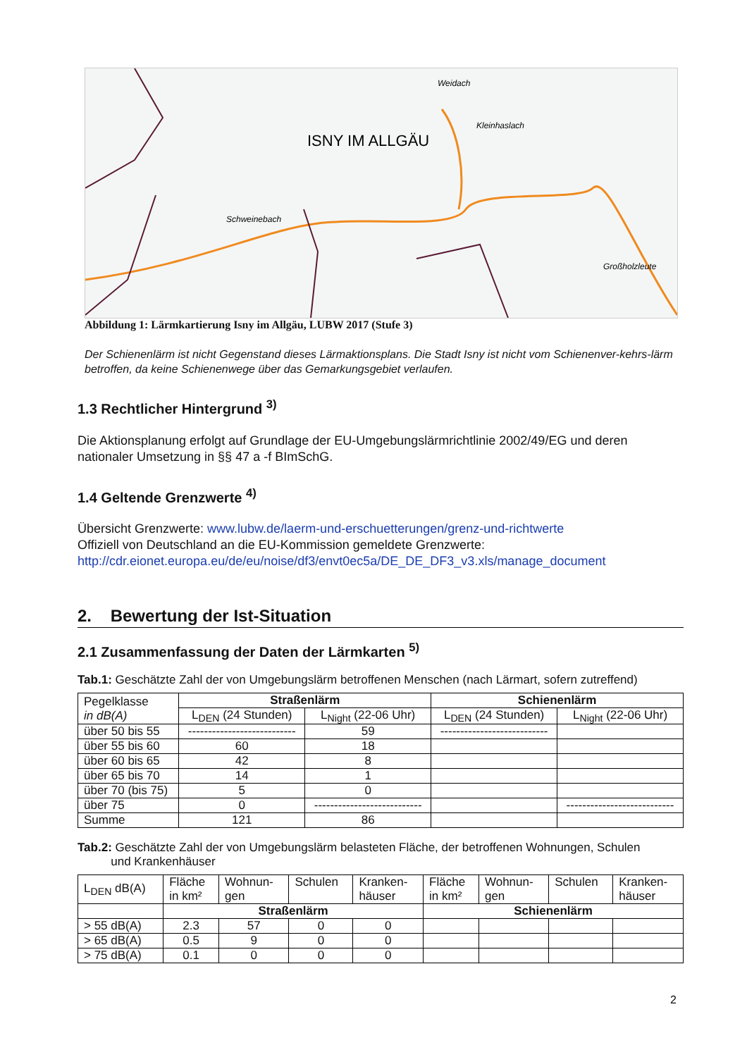ISNY IM ALLGÄU
Weidach
Kleinhaslach
Schweinebach
Großholzleute
Abbildung 1: Lärmkartierung Isny im Allgäu, LUBW 2017 (Stufe 3)
Der Schienenlärm ist nicht Gegenstand dieses Lärmaktionsplans. Die Stadt Isny ist nicht vom Schienenver-kehrs-lärm betroffen, da keine Schienenwege über das Gemarkungsgebiet verlaufen.
1.3 Rechtlicher Hintergrund <sup>3)</sup>
Die Aktionsplanung erfolgt auf Grundlage der EU-Umgebungslärmrichtlinie 2002/49/EG und deren nationaler Umsetzung in §§ 47 a -f BImSchG.
1.4 Geltende Grenzwerte <sup>4)</sup>
Übersicht Grenzwerte: www.lubw.de/laerm-und-erschuetterungen/grenz-und-richtwerte
Offiziell von Deutschland an die EU-Kommission gemeldete Grenzwerte:
http://cdr.eionet.europa.eu/de/eu/noise/df3/envt0ec5a/DE_DE_DF3_v3.xls/manage_document
2. Bewertung der Ist-Situation
2.1 Zusammenfassung der Daten der Lärmkarten <sup>5)</sup>
Tab.1: Geschätzte Zahl der von Umgebungslärm betroffenen Menschen (nach Lärmart, sofern zutreffend)
| Pegelklasse in dB(A) | Straßenlärm | | Schienenlärm | |
| | L<sub>DEN</sub> (24 Stunden) | L<sub>Night</sub> (22-06 Uhr) | L<sub>DEN</sub> (24 Stunden) | L<sub>Night</sub> (22-06 Uhr) |
| über 50 bis 55 | --------------------------- | 59 | --------------------------- | |
| über 55 bis 60 | 60 | 18 | | |
| über 60 bis 65 | 42 | 8 | | |
| über 65 bis 70 | 14 | 1 | | |
| über 70 (bis 75) | 5 | 0 | | |
| über 75 | 0 | --------------------------- | | --------------------------- |
| Summe | 121 | 86 | | |
Tab.2: Geschätzte Zahl der von Umgebungslärm belasteten Fläche, der betroffenen Wohnungen, Schulen
und Krankenhäuser
| L<sub>DEN</sub> dB(A) | Fläche in km² | Wohnun- gen | Schulen | Kranken- häuser | Fläche in km² | Wohnun- gen | Schulen | Kranken- häuser |
| | Straßenlärm | | | | Schienenlärm | | | |
| > 55 dB(A) | 2.3 | 57 | 0 | 0 | | | | |
| > 65 dB(A) | 0.5 | 9 | 0 | 0 | | | | |
| > 75 dB(A) | 0.1 | 0 | 0 | 0 | | | | |
2